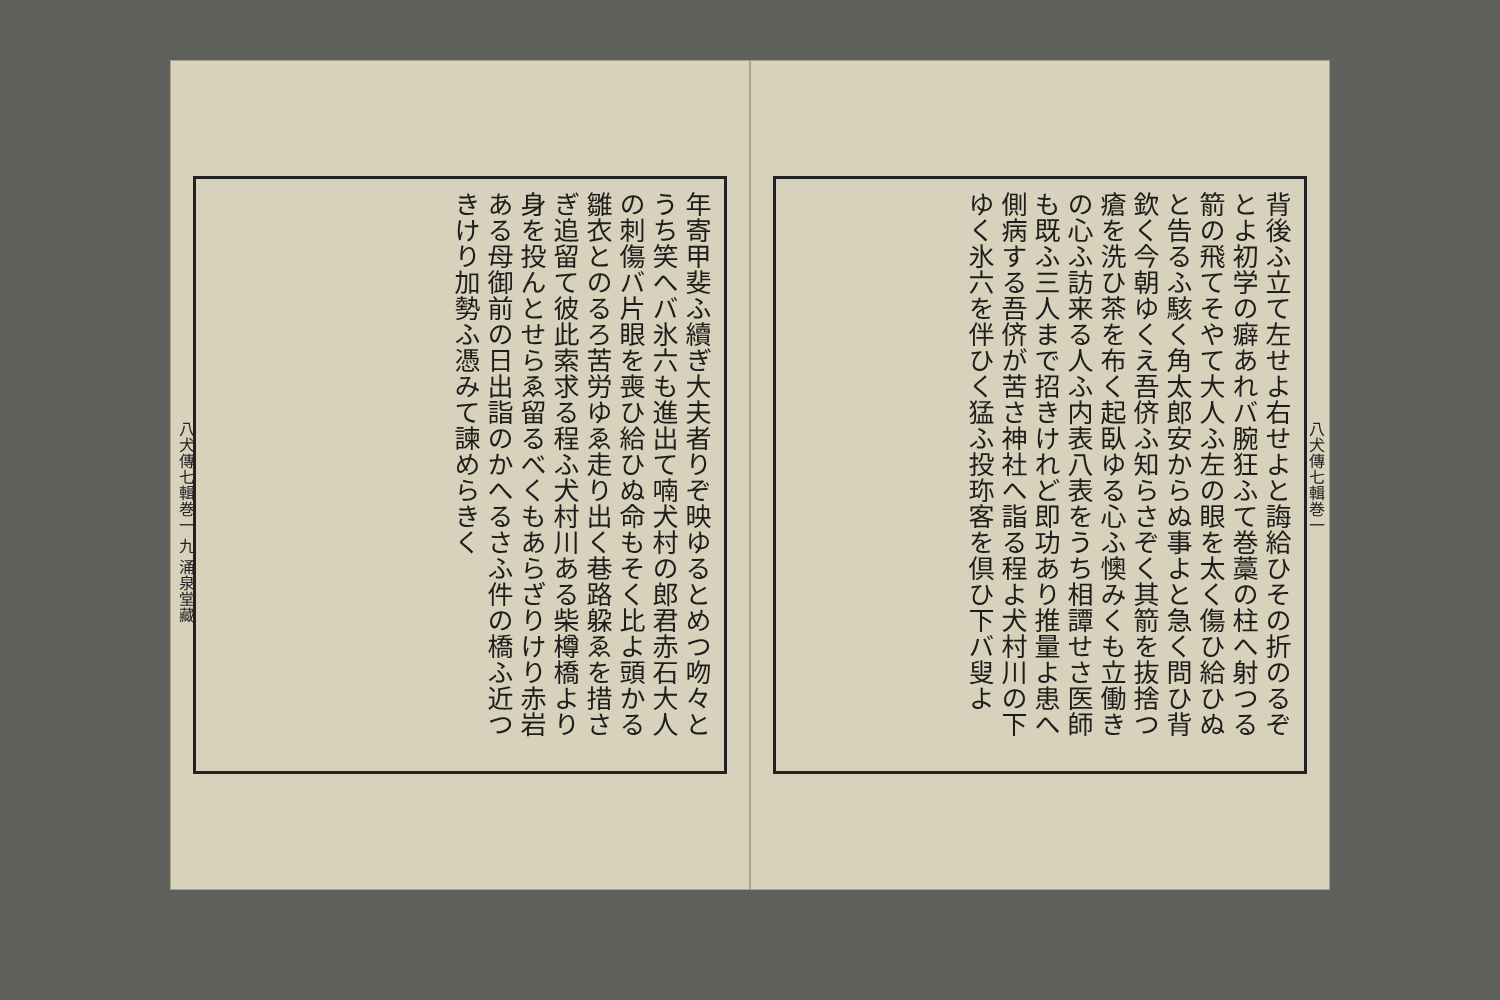八犬傳七輯巻一 九 涌泉堂藏
年寄甲斐ふ續ぎ大夫者りぞ映ゆるとめつ吻々とうち笑へバ氷六も進出て喃犬村の郎君赤石大人の刺傷バ片眼を喪ひ給ひぬ命もそく比よ頭かる雛衣とのるろ苦労ゆゑ走り出く巷路躱ゑを措さぎ追留て彼此索求る程ふ犬村川ある柴樽橋より身を投んとせらゑ留るべくもあらざりけり赤岩ある母御前の日出詣のかへるさふ件の橋ふ近つきけり加勢ふ憑みて諫めらきく
八犬傳七輯巻一
背後ふ立て左せよ右せよと誨給ひその折のるぞとよ初学の癖あれバ腕狂ふて巻藁の柱へ射つる箭の飛てそやて大人ふ左の眼を太く傷ひ給ひぬと告るふ駭く角太郎安からぬ事よと急く問ひ背欽く今朝ゆくえ吾侪ふ知らさぞく其箭を抜捨つ瘡を洗ひ茶を布く起臥ゆる心ふ懊みくも立働きの心ふ訪来る人ふ内表八表をうち相譚せさ医師も既ふ三人まで招きけれど即功あり推量よ患へ側病する吾侪が苦さ神社へ詣る程よ犬村川の下ゆく氷六を伴ひく猛ふ投珎客を倶ひ下バ叟よ